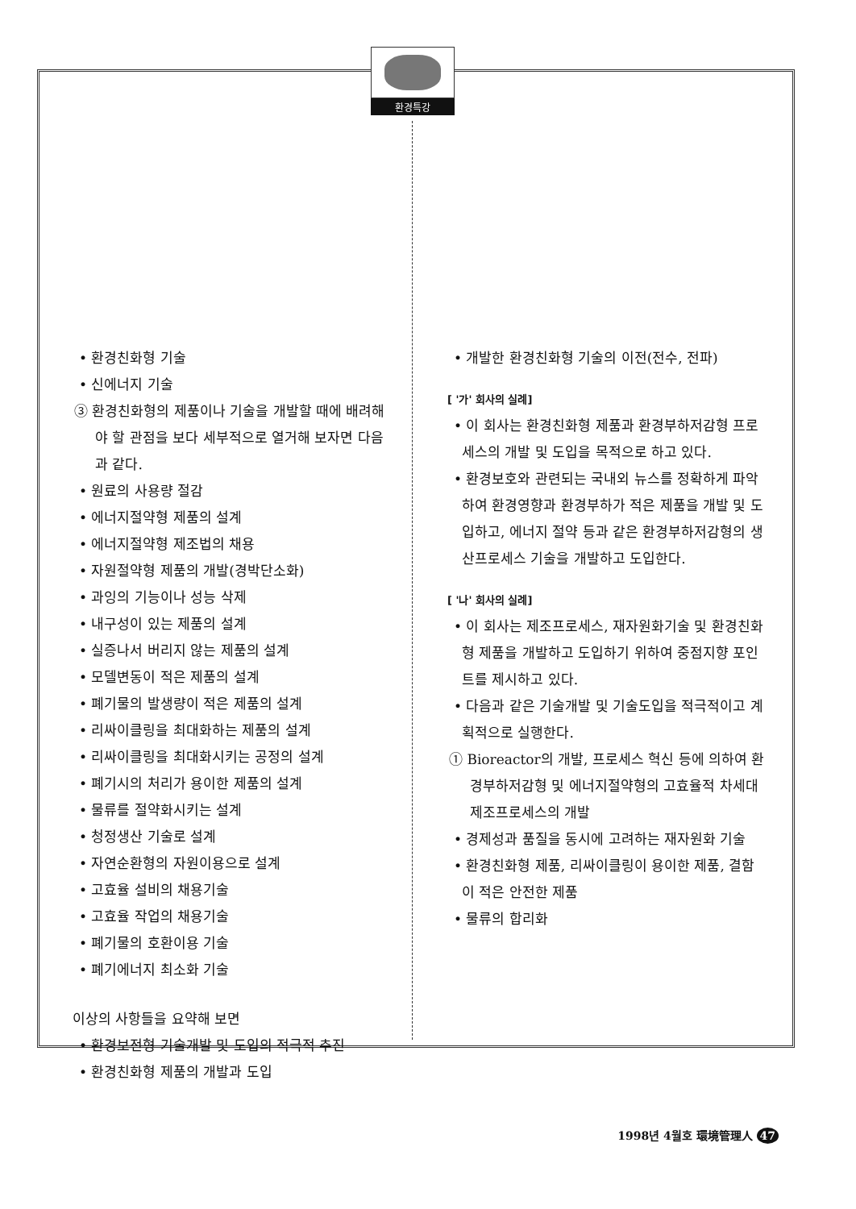환경특강
• 환경친화형 기술
• 신에너지 기술
③ 환경친화형의 제품이나 기술을 개발할 때에 배려해야 할 관점을 보다 세부적으로 열거해 보자면 다음과 같다.
• 원료의 사용량 절감
• 에너지절약형 제품의 설계
• 에너지절약형 제조법의 채용
• 자원절약형 제품의 개발(경박단소화)
• 과잉의 기능이나 성능 삭제
• 내구성이 있는 제품의 설계
• 실증나서 버리지 않는 제품의 설계
• 모델변동이 적은 제품의 설계
• 폐기물의 발생량이 적은 제품의 설계
• 리싸이클링을 최대화하는 제품의 설계
• 리싸이클링을 최대화시키는 공정의 설계
• 폐기시의 처리가 용이한 제품의 설계
• 물류를 절약화시키는 설계
• 청정생산 기술로 설계
• 자연순환형의 자원이용으로 설계
• 고효율 설비의 채용기술
• 고효율 작업의 채용기술
• 폐기물의 호환이용 기술
• 폐기에너지 최소화 기술
이상의 사항들을 요약해 보면
• 환경보전형 기술개발 및 도입의 적극적 추진
• 환경친화형 제품의 개발과 도입
• 개발한 환경친화형 기술의 이전(전수, 전파)
[ '가' 회사의 실례]
• 이 회사는 환경친화형 제품과 환경부하저감형 프로세스의 개발 및 도입을 목적으로 하고 있다.
• 환경보호와 관련되는 국내외 뉴스를 정확하게 파악하여 환경영향과 환경부하가 적은 제품을 개발 및 도입하고, 에너지 절약 등과 같은 환경부하저감형의 생산프로세스 기술을 개발하고 도입한다.
[ '나' 회사의 실례]
• 이 회사는 제조프로세스, 재자원화기술 및 환경친화형 제품을 개발하고 도입하기 위하여 중점지향 포인트를 제시하고 있다.
• 다음과 같은 기술개발 및 기술도입을 적극적이고 계획적으로 실행한다.
① Bioreactor의 개발, 프로세스 혁신 등에 의하여 환경부하저감형 및 에너지절약형의 고효율적 차세대 제조프로세스의 개발
• 경제성과 품질을 동시에 고려하는 재자원화 기술
• 환경친화형 제품, 리싸이클링이 용이한 제품, 결함이 적은 안전한 제품
• 물류의 합리화
1998년 4월호 環境管理人 47